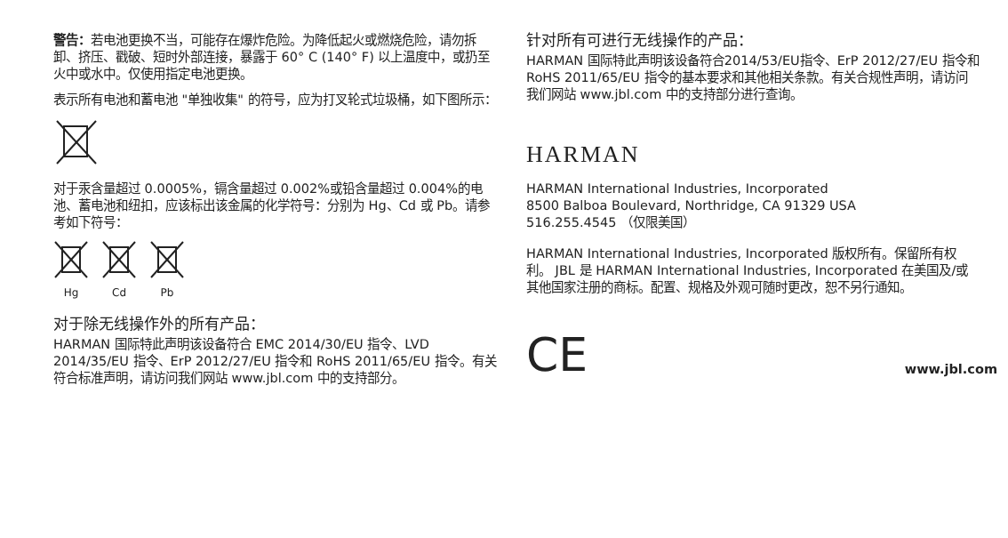警告：若电池更换不当，可能存在爆炸危险。为降低起火或燃烧危险，请勿拆卸、挤压、戳破、短时外部连接，暴露于 60° C (140° F) 以上温度中，或扔至火中或水中。仅使用指定电池更换。
表示所有电池和蓄电池 "单独收集" 的符号，应为打叉轮式垃圾桶，如下图所示：
对于汞含量超过 0.0005%，镉含量超过 0.002%或铅含量超过 0.004%的电池、蓄电池和纽扣，应该标出该金属的化学符号：分别为 Hg、Cd 或 Pb。请参考如下符号：
Hg
Cd
Pb
对于除无线操作外的所有产品：
HARMAN 国际特此声明该设备符合 EMC 2014/30/EU 指令、LVD 2014/35/EU 指令、ErP 2012/27/EU 指令和 RoHS 2011/65/EU 指令。有关符合标准声明，请访问我们网站 www.jbl.com 中的支持部分。
针对所有可进行无线操作的产品：
HARMAN 国际特此声明该设备符合2014/53/EU指令、ErP 2012/27/EU 指令和 RoHS 2011/65/EU 指令的基本要求和其他相关条款。有关合规性声明，请访问我们网站 www.jbl.com 中的支持部分进行查询。
HARMAN
HARMAN International Industries, Incorporated
8500 Balboa Boulevard, Northridge, CA 91329 USA
516.255.4545 （仅限美国）
HARMAN International Industries, Incorporated 版权所有。保留所有权利。 JBL 是 HARMAN International Industries, Incorporated 在美国及/或其他国家注册的商标。配置、规格及外观可随时更改，恕不另行通知。
CE www.jbl.com